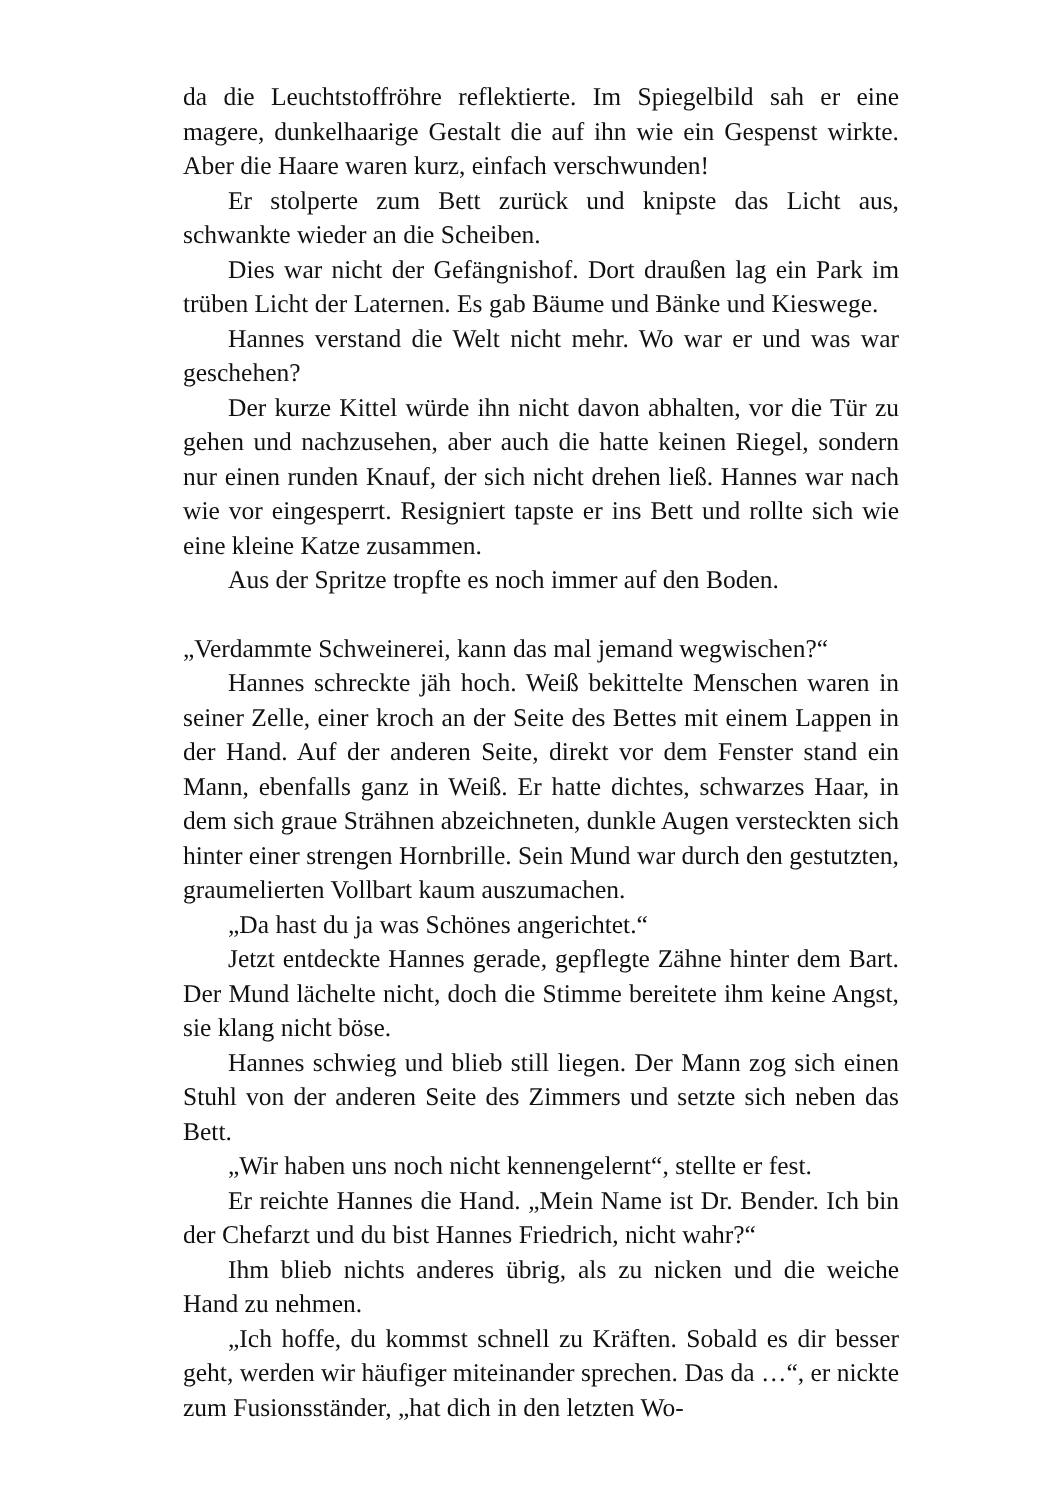da die Leuchtstoffröhre reflektierte. Im Spiegelbild sah er eine magere, dunkelhaarige Gestalt die auf ihn wie ein Gespenst wirkte. Aber die Haare waren kurz, einfach verschwunden!
Er stolperte zum Bett zurück und knipste das Licht aus, schwankte wieder an die Scheiben.
Dies war nicht der Gefängnishof. Dort draußen lag ein Park im trüben Licht der Laternen. Es gab Bäume und Bänke und Kieswege.
Hannes verstand die Welt nicht mehr. Wo war er und was war geschehen?
Der kurze Kittel würde ihn nicht davon abhalten, vor die Tür zu gehen und nachzusehen, aber auch die hatte keinen Riegel, sondern nur einen runden Knauf, der sich nicht drehen ließ. Hannes war nach wie vor eingesperrt. Resigniert tapste er ins Bett und rollte sich wie eine kleine Katze zusammen.
Aus der Spritze tropfte es noch immer auf den Boden.
„Verdammte Schweinerei, kann das mal jemand wegwischen?“
Hannes schreckte jäh hoch. Weiß bekittelte Menschen waren in seiner Zelle, einer kroch an der Seite des Bettes mit einem Lappen in der Hand. Auf der anderen Seite, direkt vor dem Fenster stand ein Mann, ebenfalls ganz in Weiß. Er hatte dichtes, schwarzes Haar, in dem sich graue Strähnen abzeichneten, dunkle Augen versteckten sich hinter einer strengen Hornbrille. Sein Mund war durch den gestutzten, graumelierten Vollbart kaum auszumachen.
„Da hast du ja was Schönes angerichtet.“
Jetzt entdeckte Hannes gerade, gepflegte Zähne hinter dem Bart. Der Mund lächelte nicht, doch die Stimme bereitete ihm keine Angst, sie klang nicht böse.
Hannes schwieg und blieb still liegen. Der Mann zog sich einen Stuhl von der anderen Seite des Zimmers und setzte sich neben das Bett.
„Wir haben uns noch nicht kennengelernt“, stellte er fest.
Er reichte Hannes die Hand. „Mein Name ist Dr. Bender. Ich bin der Chefarzt und du bist Hannes Friedrich, nicht wahr?“
Ihm blieb nichts anderes übrig, als zu nicken und die weiche Hand zu nehmen.
„Ich hoffe, du kommst schnell zu Kräften. Sobald es dir besser geht, werden wir häufiger miteinander sprechen. Das da …“, er nickte zum Fusionsständer, „hat dich in den letzten Wo-